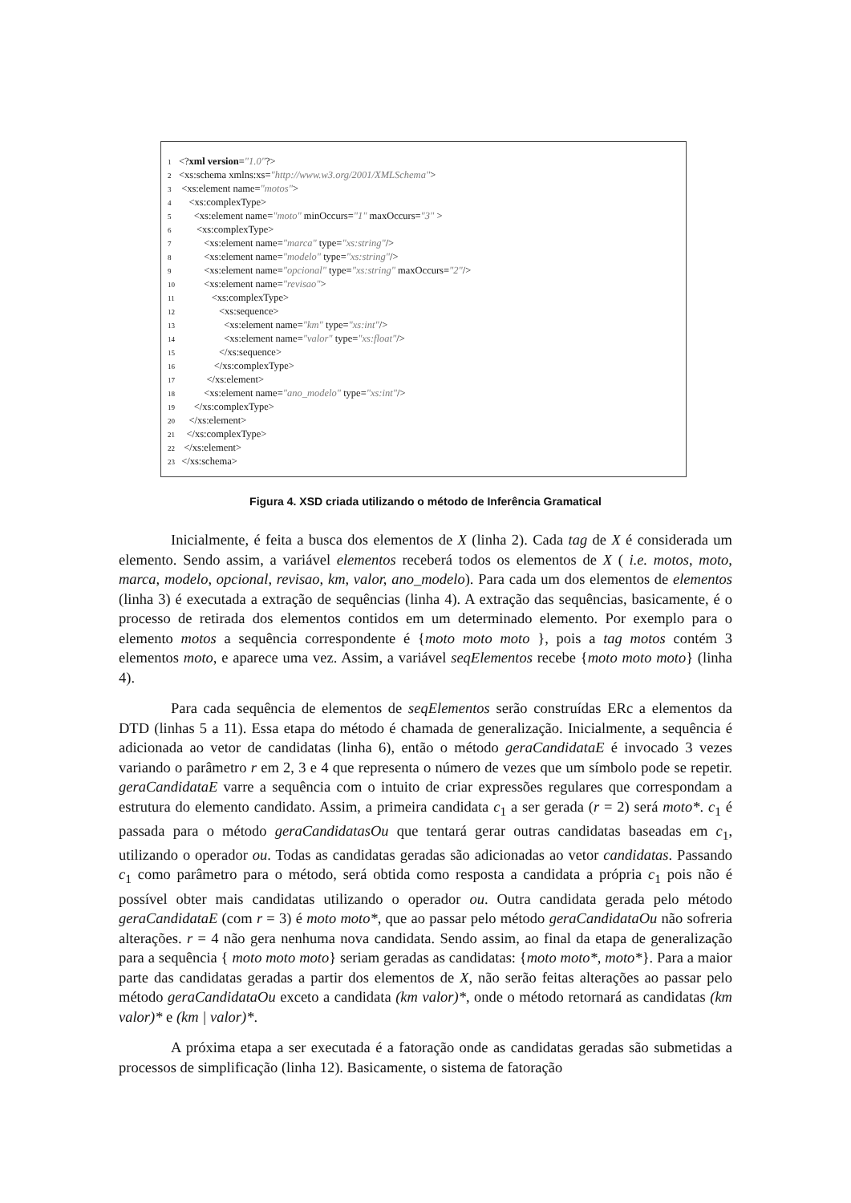1 <?xml version="1.0"?>
2 <xs:schema xmlns:xs="http://www.w3.org/2001/XMLSchema">
3 <xs:element name="motos">
4 <xs:complexType>
5 <xs:element name="moto" minOccurs="1" maxOccurs="3" >
6 <xs:complexType>
7 <xs:element name="marca" type="xs:string"/>
8 <xs:element name="modelo" type="xs:string"/>
9 <xs:element name="opcional" type="xs:string" maxOccurs="2"/>
10 <xs:element name="revisao">
11 <xs:complexType>
12 <xs:sequence>
13 <xs:element name="km" type="xs:int"/>
14 <xs:element name="valor" type="xs:float"/>
15 </xs:sequence>
16 </xs:complexType>
17 </xs:element>
18 <xs:element name="ano_modelo" type="xs:int"/>
19 </xs:complexType>
20 </xs:element>
21 </xs:complexType>
22 </xs:element>
23 </xs:schema>
Figura 4. XSD criada utilizando o método de Inferência Gramatical
Inicialmente, é feita a busca dos elementos de X (linha 2). Cada tag de X é considerada um elemento. Sendo assim, a variável elementos receberá todos os elementos de X ( i.e. motos, moto, marca, modelo, opcional, revisao, km, valor, ano_modelo). Para cada um dos elementos de elementos (linha 3) é executada a extração de sequências (linha 4). A extração das sequências, basicamente, é o processo de retirada dos elementos contidos em um determinado elemento. Por exemplo para o elemento motos a sequência correspondente é {moto moto moto }, pois a tag motos contém 3 elementos moto, e aparece uma vez. Assim, a variável seqElementos recebe {moto moto moto} (linha 4).
Para cada sequência de elementos de seqElementos serão construídas ERc a elementos da DTD (linhas 5 a 11). Essa etapa do método é chamada de generalização. Inicialmente, a sequência é adicionada ao vetor de candidatas (linha 6), então o método geraCandidataE é invocado 3 vezes variando o parâmetro r em 2, 3 e 4 que representa o número de vezes que um símbolo pode se repetir. geraCandidataE varre a sequência com o intuito de criar expressões regulares que correspondam a estrutura do elemento candidato. Assim, a primeira candidata c<sub>1</sub> a ser gerada (r = 2) será moto*. c<sub>1</sub> é passada para o método geraCandidatasOu que tentará gerar outras candidatas baseadas em c<sub>1</sub>, utilizando o operador ou. Todas as candidatas geradas são adicionadas ao vetor candidatas. Passando c<sub>1</sub> como parâmetro para o método, será obtida como resposta a candidata a própria c<sub>1</sub> pois não é possível obter mais candidatas utilizando o operador ou. Outra candidata gerada pelo método geraCandidataE (com r = 3) é moto moto*, que ao passar pelo método geraCandidataOu não sofreria alterações. r = 4 não gera nenhuma nova candidata. Sendo assim, ao final da etapa de generalização para a sequência { moto moto moto} seriam geradas as candidatas: {moto moto*, moto*}. Para a maior parte das candidatas geradas a partir dos elementos de X, não serão feitas alterações ao passar pelo método geraCandidataOu exceto a candidata (km valor)*, onde o método retornará as candidatas (km valor)* e (km | valor)*.
A próxima etapa a ser executada é a fatoração onde as candidatas geradas são submetidas a processos de simplificação (linha 12). Basicamente, o sistema de fatoração